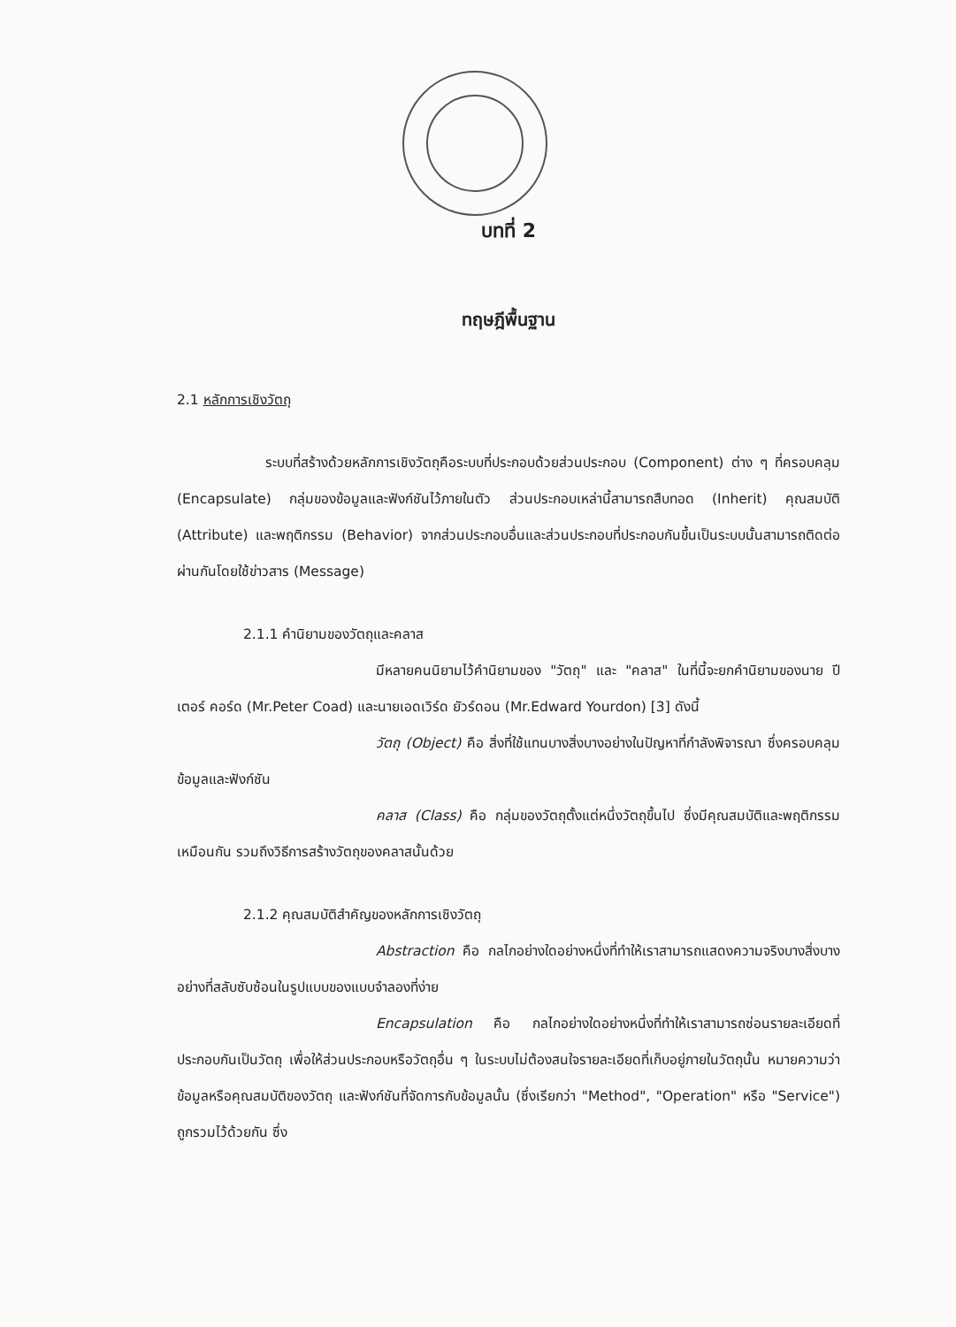บทที่ 2
ทฤษฎีพื้นฐาน
2.1 หลักการเชิงวัตถุ
ระบบที่สร้างด้วยหลักการเชิงวัตถุคือระบบที่ประกอบด้วยส่วนประกอบ (Component) ต่าง ๆ ที่ครอบคลุม (Encapsulate) กลุ่มของข้อมูลและฟังก์ชันไว้ภายในตัว ส่วนประกอบเหล่านี้สามารถสืบทอด (Inherit) คุณสมบัติ (Attribute) และพฤติกรรม (Behavior) จากส่วนประกอบอื่นและส่วนประกอบที่ประกอบกันขึ้นเป็นระบบนั้นสามารถติดต่อผ่านกันโดยใช้ข่าวสาร (Message)
2.1.1 คำนิยามของวัตถุและคลาส
มีหลายคนนิยามไว้คำนิยามของ "วัตถุ" และ "คลาส" ในที่นี้จะยกคำนิยามของนาย ปีเตอร์ คอร์ด (Mr.Peter Coad) และนายเอดเวิร์ด ยัวร์ดอน (Mr.Edward Yourdon) [3] ดังนี้
วัตถุ (Object) คือ สิ่งที่ใช้แทนบางสิ่งบางอย่างในปัญหาที่กำลังพิจารณา ซึ่งครอบคลุมข้อมูลและฟังก์ชัน
คลาส (Class) คือ กลุ่มของวัตถุตั้งแต่หนึ่งวัตถุขึ้นไป ซึ่งมีคุณสมบัติและพฤติกรรมเหมือนกัน รวมถึงวิธีการสร้างวัตถุของคลาสนั้นด้วย
2.1.2 คุณสมบัติสำคัญของหลักการเชิงวัตถุ
Abstraction คือ กลไกอย่างใดอย่างหนึ่งที่ทำให้เราสามารถแสดงความจริงบางสิ่งบางอย่างที่สลับซับซ้อนในรูปแบบของแบบจำลองที่ง่าย
Encapsulation คือ กลไกอย่างใดอย่างหนึ่งที่ทำให้เราสามารถซ่อนรายละเอียดที่ประกอบกันเป็นวัตถุ เพื่อให้ส่วนประกอบหรือวัตถุอื่น ๆ ในระบบไม่ต้องสนใจรายละเอียดที่เก็บอยู่ภายในวัตถุนั้น หมายความว่า ข้อมูลหรือคุณสมบัติของวัตถุ และฟังก์ชันที่จัดการกับข้อมูลนั้น (ซึ่งเรียกว่า "Method", "Operation" หรือ "Service") ถูกรวมไว้ด้วยกัน ซึ่ง